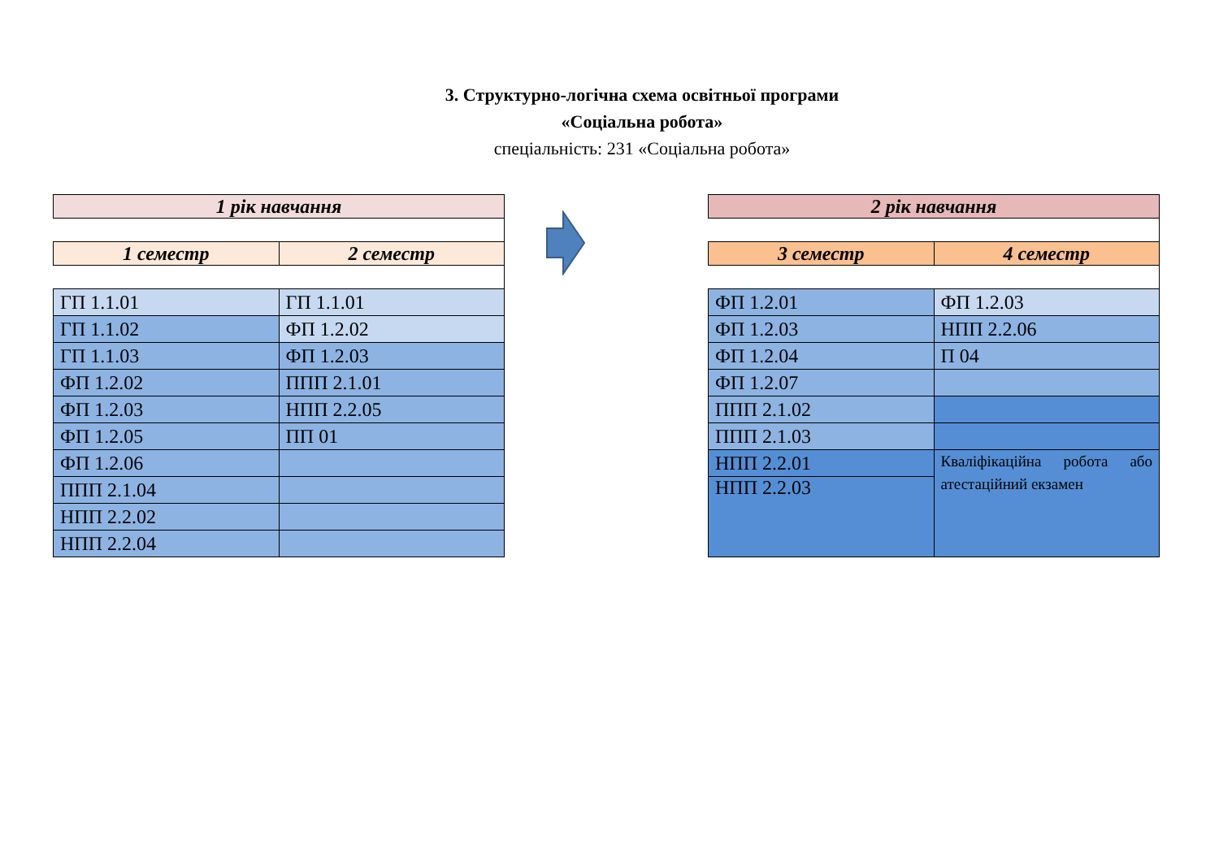3. Структурно-логічна схема освітньої програми
«Соціальна робота»
спеціальність: 231 «Соціальна робота»
| 1 рік навчання | |
| 1 семестр | 2 семестр |
| ГП 1.1.01 | ГП 1.1.01 |
| ГП 1.1.02 | ФП 1.2.02 |
| ГП 1.1.03 | ФП 1.2.03 |
| ФП 1.2.02 | ППП 2.1.01 |
| ФП 1.2.03 | НПП 2.2.05 |
| ФП 1.2.05 | ПП 01 |
| ФП 1.2.06 | |
| ППП 2.1.04 | |
| НПП 2.2.02 | |
| НПП 2.2.04 | |
| 2 рік навчання | |
| 3 семестр | 4 семестр |
| ФП 1.2.01 | ФП 1.2.03 |
| ФП 1.2.03 | НПП 2.2.06 |
| ФП 1.2.04 | П 04 |
| ФП 1.2.07 | |
| ППП 2.1.02 | |
| ППП 2.1.03 | |
| НПП 2.2.01 | Кваліфікаційна робота або атестаційний екзамен |
| НПП 2.2.03 | |